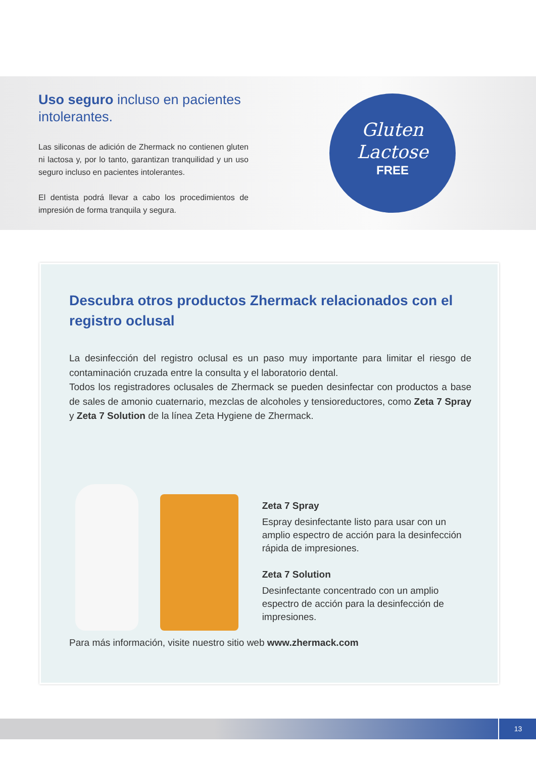Uso seguro incluso en pacientes intolerantes.
Las siliconas de adición de Zhermack no contienen gluten ni lactosa y, por lo tanto, garantizan tranquilidad y un uso seguro incluso en pacientes intolerantes.
El dentista podrá llevar a cabo los procedimientos de impresión de forma tranquila y segura.
Gluten
Lactose
FREE
Descubra otros productos Zhermack relacionados con el registro oclusal
La desinfección del registro oclusal es un paso muy importante para limitar el riesgo de contaminación cruzada entre la consulta y el laboratorio dental.
Todos los registradores oclusales de Zhermack se pueden desinfectar con productos a base de sales de amonio cuaternario, mezclas de alcoholes y tensioreductores, como Zeta 7 Spray y Zeta 7 Solution de la línea Zeta Hygiene de Zhermack.
Zeta 7 Spray
Espray desinfectante listo para usar con un amplio espectro de acción para la desinfección rápida de impresiones.
Zeta 7 Solution
Desinfectante concentrado con un amplio espectro de acción para la desinfección de impresiones.
Para más información, visite nuestro sitio web www.zhermack.com
13